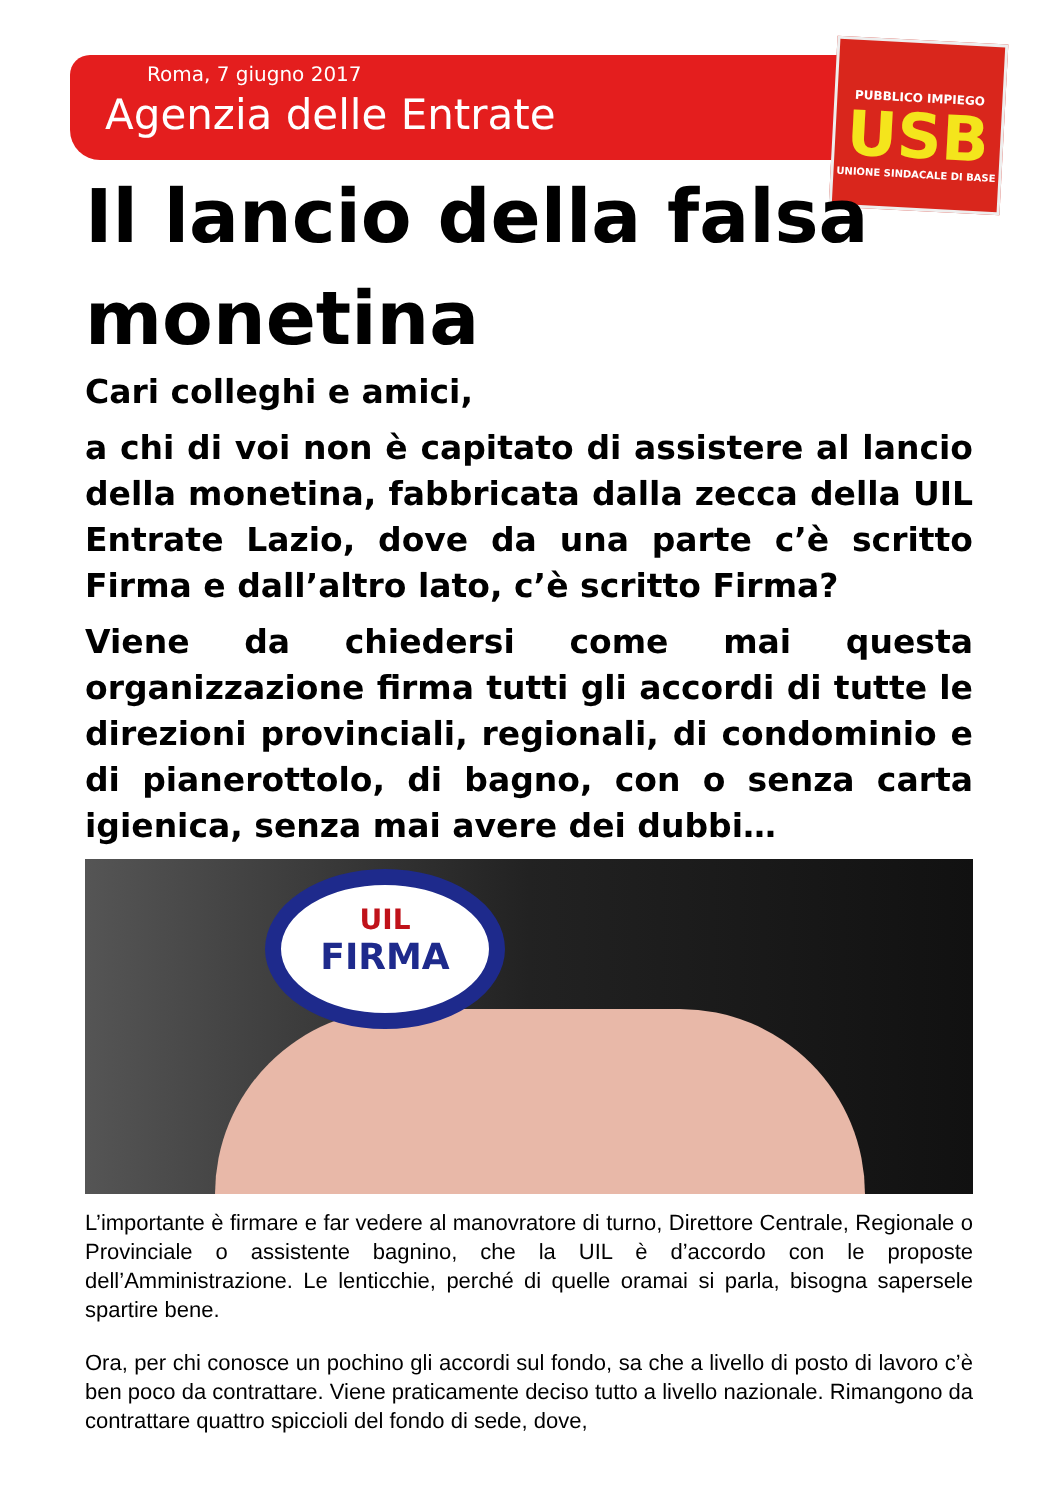Roma, 7 giugno 2017
Agenzia delle Entrate
PUBBLICO IMPIEGO
USB
UNIONE SINDACALE DI BASE
Il lancio della falsa monetina
Cari colleghi e amici,
a chi di voi non è capitato di assistere al lancio della monetina, fabbricata dalla zecca della UIL Entrate Lazio, dove da una parte c’è scritto Firma e dall’altro lato, c’è scritto Firma?
Viene da chiedersi come mai questa organizzazione firma tutti gli accordi di tutte le direzioni provinciali, regionali, di condominio e di pianerottolo, di bagno, con o senza carta igienica, senza mai avere dei dubbi…
UIL
FIRMA
L’importante è firmare e far vedere al manovratore di turno, Direttore Centrale, Regionale o Provinciale o assistente bagnino, che la UIL è d’accordo con le proposte dell’Amministrazione. Le lenticchie, perché di quelle oramai si parla, bisogna sapersele spartire bene.
Ora, per chi conosce un pochino gli accordi sul fondo, sa che a livello di posto di lavoro c’è ben poco da contrattare. Viene praticamente deciso tutto a livello nazionale. Rimangono da contrattare quattro spiccioli del fondo di sede, dove,